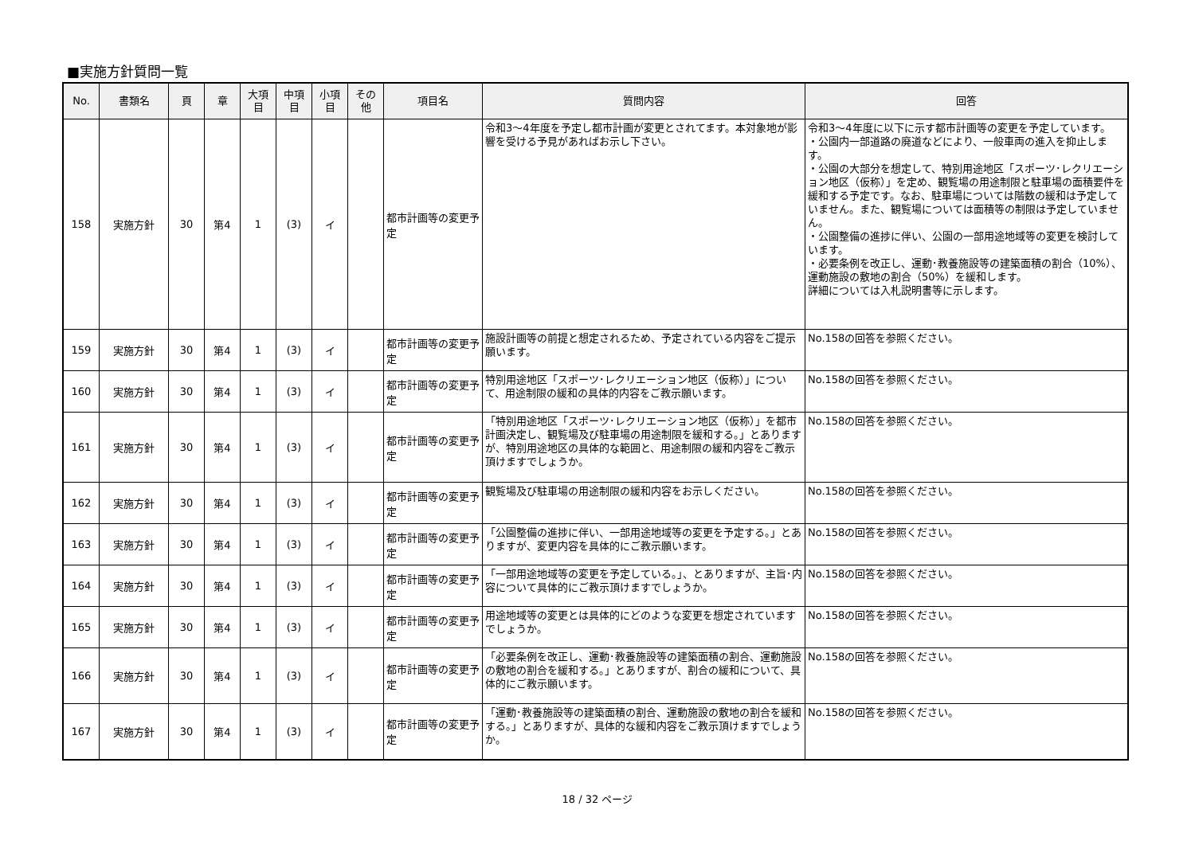■実施方針質問一覧
| No. | 書類名 | 頁 | 章 | 大項 目 | 中項 目 | 小項 目 | その 他 | 項目名 | 質問内容 | 回答 |
| --- | --- | --- | --- | --- | --- | --- | --- | --- | --- | --- |
| 158 | 実施方針 | 30 | 第4 | 1 | (3) | イ | | 都市計画等の変更予定 | 令和3～4年度を予定し都市計画が変更とされてます。本対象地が影響を受ける予見があればお示し下さい。 | 令和3～4年度に以下に示す都市計画等の変更を予定しています。 ・公園内一部道路の廃道などにより、一般車両の進入を抑止します。 ・公園の大部分を想定して、特別用途地区「スポーツ･レクリエーション地区（仮称）」を定め、観覧場の用途制限と駐車場の面積要件を緩和する予定です。なお、駐車場については階数の緩和は予定していません。また、観覧場については面積等の制限は予定していません。 ・公園整備の進捗に伴い、公園の一部用途地域等の変更を検討しています。 ・必要条例を改正し、運動･教養施設等の建築面積の割合（10%）、運動施設の敷地の割合（50%）を緩和します。 詳細については入札説明書等に示します。 |
| 159 | 実施方針 | 30 | 第4 | 1 | (3) | イ | | 都市計画等の変更予定 | 施設計画等の前提と想定されるため、予定されている内容をご提示願います。 | No.158の回答を参照ください。 |
| 160 | 実施方針 | 30 | 第4 | 1 | (3) | イ | | 都市計画等の変更予定 | 特別用途地区「スポーツ･レクリエーション地区（仮称）」について、用途制限の緩和の具体的内容をご教示願います。 | No.158の回答を参照ください。 |
| 161 | 実施方針 | 30 | 第4 | 1 | (3) | イ | | 都市計画等の変更予定 | 「特別用途地区「スポーツ･レクリエーション地区（仮称）」を都市計画決定し、観覧場及び駐車場の用途制限を緩和する。」とありますが、特別用途地区の具体的な範囲と、用途制限の緩和内容をご教示頂けますでしょうか。 | No.158の回答を参照ください。 |
| 162 | 実施方針 | 30 | 第4 | 1 | (3) | イ | | 都市計画等の変更予定 | 観覧場及び駐車場の用途制限の緩和内容をお示しください。 | No.158の回答を参照ください。 |
| 163 | 実施方針 | 30 | 第4 | 1 | (3) | イ | | 都市計画等の変更予定 | 「公園整備の進捗に伴い、一部用途地域等の変更を予定する。」とありますが、変更内容を具体的にご教示願います。 | No.158の回答を参照ください。 |
| 164 | 実施方針 | 30 | 第4 | 1 | (3) | イ | | 都市計画等の変更予定 | 「一部用途地域等の変更を予定している。」、とありますが、主旨･内容について具体的にご教示頂けますでしょうか。 | No.158の回答を参照ください。 |
| 165 | 実施方針 | 30 | 第4 | 1 | (3) | イ | | 都市計画等の変更予定 | 用途地域等の変更とは具体的にどのような変更を想定されていますでしょうか。 | No.158の回答を参照ください。 |
| 166 | 実施方針 | 30 | 第4 | 1 | (3) | イ | | 都市計画等の変更予定 | 「必要条例を改正し、運動･教養施設等の建築面積の割合、運動施設の敷地の割合を緩和する。」とありますが、割合の緩和について、具体的にご教示願います。 | No.158の回答を参照ください。 |
| 167 | 実施方針 | 30 | 第4 | 1 | (3) | イ | | 都市計画等の変更予定 | 「運動･教養施設等の建築面積の割合、運動施設の敷地の割合を緩和する。」とありますが、具体的な緩和内容をご教示頂けますでしょうか。 | No.158の回答を参照ください。 |
18 / 32 ページ